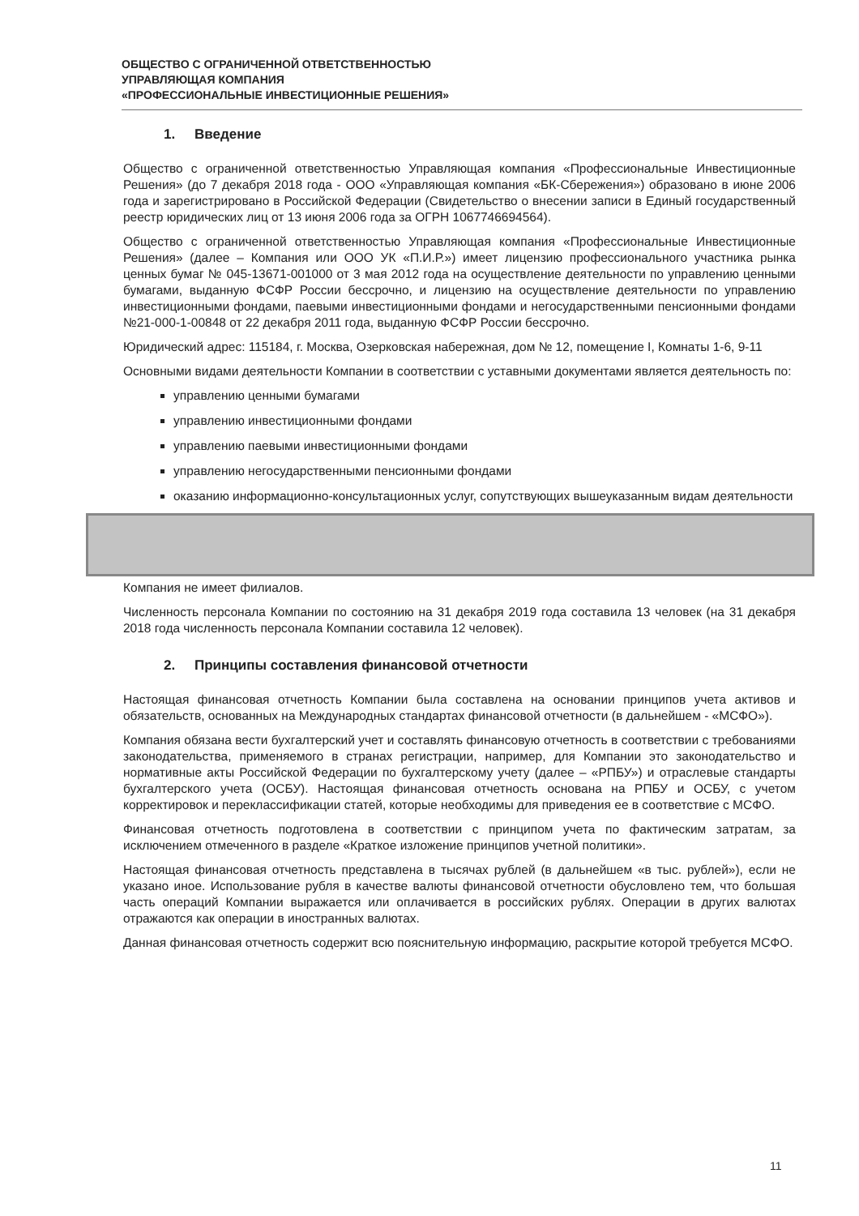ОБЩЕСТВО С ОГРАНИЧЕННОЙ ОТВЕТСТВЕННОСТЬЮ
УПРАВЛЯЮЩАЯ КОМПАНИЯ
«ПРОФЕССИОНАЛЬНЫЕ ИНВЕСТИЦИОННЫЕ РЕШЕНИЯ»
1. Введение
Общество с ограниченной ответственностью Управляющая компания «Профессиональные Инвестиционные Решения» (до 7 декабря 2018 года - ООО «Управляющая компания «БК-Сбережения») образовано в июне 2006 года и зарегистрировано в Российской Федерации (Свидетельство о внесении записи в Единый государственный реестр юридических лиц от 13 июня 2006 года за ОГРН 1067746694564).
Общество с ограниченной ответственностью Управляющая компания «Профессиональные Инвестиционные Решения» (далее – Компания или ООО УК «П.И.Р.») имеет лицензию профессионального участника рынка ценных бумаг № 045-13671-001000 от 3 мая 2012 года на осуществление деятельности по управлению ценными бумагами, выданную ФСФР России бессрочно, и лицензию на осуществление деятельности по управлению инвестиционными фондами, паевыми инвестиционными фондами и негосударственными пенсионными фондами №21-000-1-00848 от 22 декабря 2011 года, выданную ФСФР России бессрочно.
Юридический адрес: 115184, г. Москва, Озерковская набережная, дом № 12, помещение I, Комнаты 1-6, 9-11
Основными видами деятельности Компании в соответствии с уставными документами является деятельность по:
управлению ценными бумагами
управлению инвестиционными фондами
управлению паевыми инвестиционными фондами
управлению негосударственными пенсионными фондами
оказанию информационно-консультационных услуг, сопутствующих вышеуказанным видам деятельности
Компания не имеет филиалов.
Численность персонала Компании по состоянию на 31 декабря 2019 года составила 13 человек (на 31 декабря 2018 года численность персонала Компании составила 12 человек).
2. Принципы составления финансовой отчетности
Настоящая финансовая отчетность Компании была составлена на основании принципов учета активов и обязательств, основанных на Международных стандартах финансовой отчетности (в дальнейшем - «МСФО»).
Компания обязана вести бухгалтерский учет и составлять финансовую отчетность в соответствии с требованиями законодательства, применяемого в странах регистрации, например, для Компании это законодательство и нормативные акты Российской Федерации по бухгалтерскому учету (далее – «РПБУ») и отраслевые стандарты бухгалтерского учета (ОСБУ). Настоящая финансовая отчетность основана на РПБУ и ОСБУ, с учетом корректировок и переклассификации статей, которые необходимы для приведения ее в соответствие с МСФО.
Финансовая отчетность подготовлена в соответствии с принципом учета по фактическим затратам, за исключением отмеченного в разделе «Краткое изложение принципов учетной политики».
Настоящая финансовая отчетность представлена в тысячах рублей (в дальнейшем «в тыс. рублей»), если не указано иное. Использование рубля в качестве валюты финансовой отчетности обусловлено тем, что большая часть операций Компании выражается или оплачивается в российских рублях. Операции в других валютах отражаются как операции в иностранных валютах.
Данная финансовая отчетность содержит всю пояснительную информацию, раскрытие которой требуется МСФО.
11